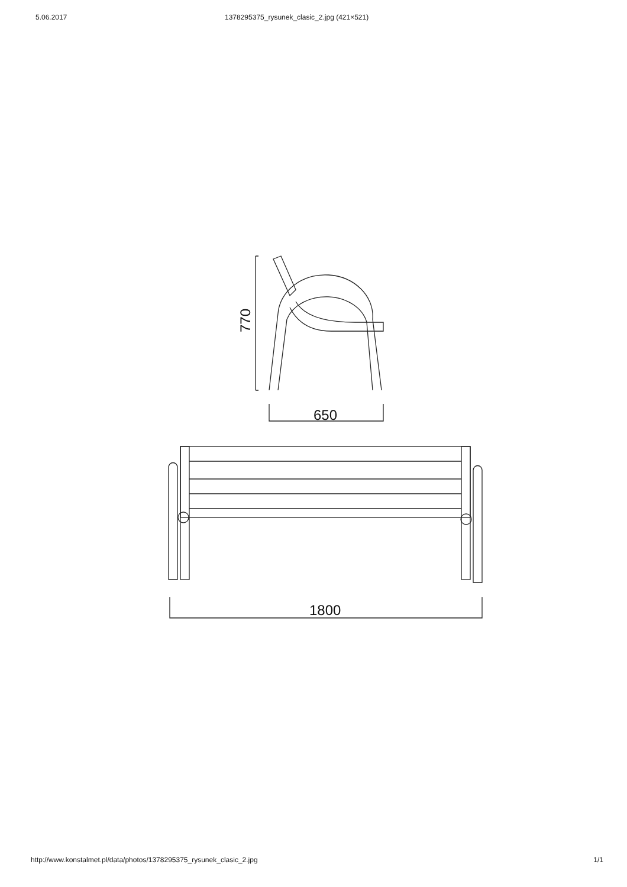5.06.2017 1378295375_rysunek_clasic_2.jpg (421×521)
770
650
1800
http://www.konstalmet.pl/data/photos/1378295375_rysunek_clasic_2.jpg
1/1